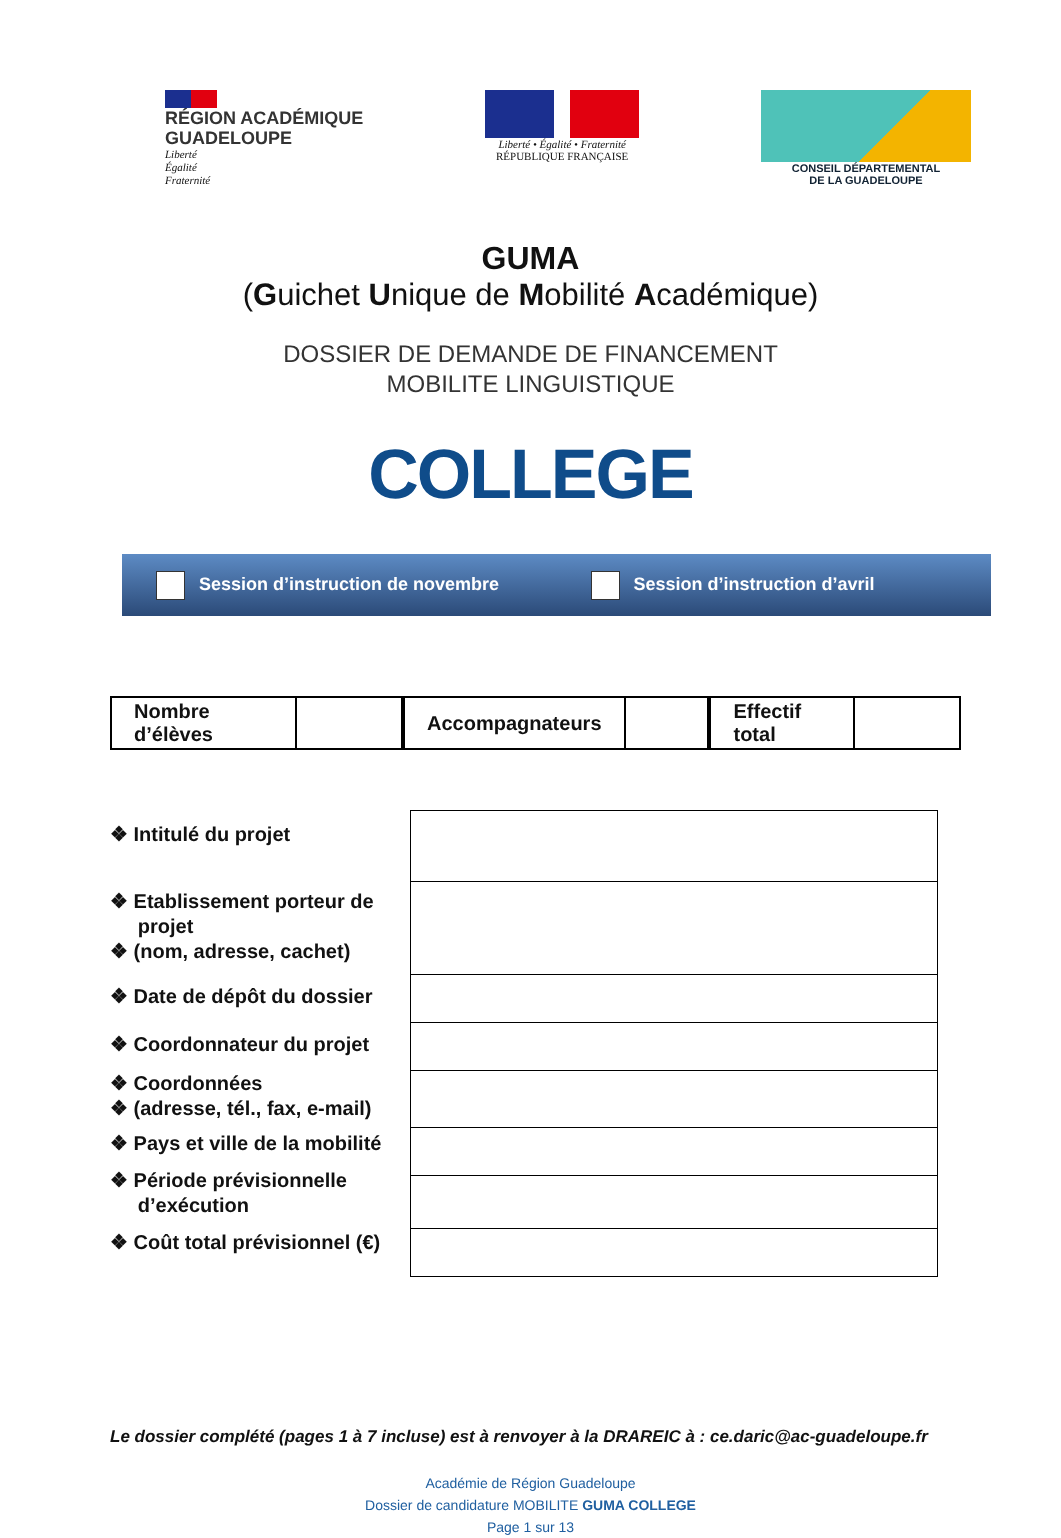RÉGION ACADÉMIQUE
GUADELOUPE
Liberté
Égalité
Fraternité
Liberté • Égalité • Fraternité
RÉPUBLIQUE FRANÇAISE
CONSEIL DÉPARTEMENTAL
DE LA GUADELOUPE
GUMA
(Guichet Unique de Mobilité Académique)
DOSSIER DE DEMANDE DE FINANCEMENT
MOBILITE LINGUISTIQUE
COLLEGE
Session d’instruction de novembre Session d’instruction d’avril
| Nombre d’élèves | |
| Accompagnateurs | |
| Effectif total | |
❖ Intitulé du projet
❖ Etablissement porteur de
projet
❖ (nom, adresse, cachet)
❖ Date de dépôt du dossier
❖ Coordonnateur du projet
❖ Coordonnées
❖ (adresse, tél., fax, e-mail)
❖ Pays et ville de la mobilité
❖ Période prévisionnelle
d’exécution
❖ Coût total prévisionnel (€)
Le dossier complété (pages 1 à 7 incluse) est à renvoyer à la DRAREIC à : ce.daric@ac-guadeloupe.fr
Académie de Région Guadeloupe
Dossier de candidature MOBILITE GUMA COLLEGE
Page 1 sur 13